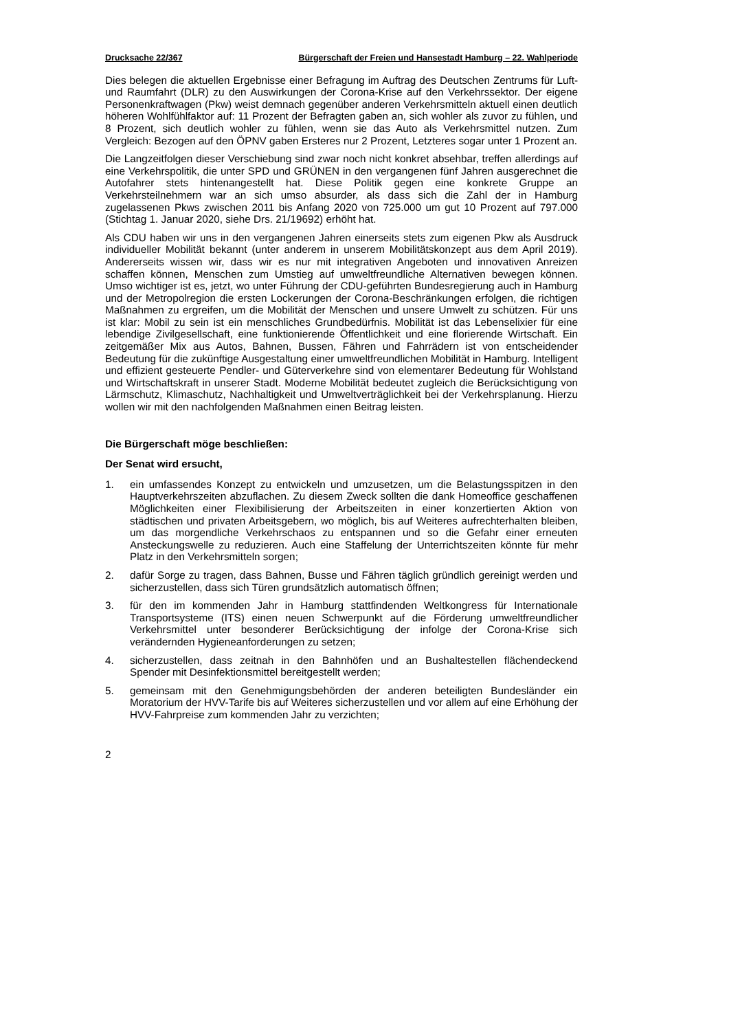Drucksache 22/367 Bürgerschaft der Freien und Hansestadt Hamburg – 22. Wahlperiode
Dies belegen die aktuellen Ergebnisse einer Befragung im Auftrag des Deutschen Zentrums für Luft- und Raumfahrt (DLR) zu den Auswirkungen der Corona-Krise auf den Verkehrssektor. Der eigene Personenkraftwagen (Pkw) weist demnach gegenüber anderen Verkehrsmitteln aktuell einen deutlich höheren Wohlfühlfaktor auf: 11 Prozent der Befragten gaben an, sich wohler als zuvor zu fühlen, und 8 Prozent, sich deutlich wohler zu fühlen, wenn sie das Auto als Verkehrsmittel nutzen. Zum Vergleich: Bezogen auf den ÖPNV gaben Ersteres nur 2 Prozent, Letzteres sogar unter 1 Prozent an.
Die Langzeitfolgen dieser Verschiebung sind zwar noch nicht konkret absehbar, treffen allerdings auf eine Verkehrspolitik, die unter SPD und GRÜNEN in den vergangenen fünf Jahren ausgerechnet die Autofahrer stets hintenangestellt hat. Diese Politik gegen eine konkrete Gruppe an Verkehrsteilnehmern war an sich umso absurder, als dass sich die Zahl der in Hamburg zugelassenen Pkws zwischen 2011 bis Anfang 2020 von 725.000 um gut 10 Prozent auf 797.000 (Stichtag 1. Januar 2020, siehe Drs. 21/19692) erhöht hat.
Als CDU haben wir uns in den vergangenen Jahren einerseits stets zum eigenen Pkw als Ausdruck individueller Mobilität bekannt (unter anderem in unserem Mobilitätskonzept aus dem April 2019). Andererseits wissen wir, dass wir es nur mit integrativen Angeboten und innovativen Anreizen schaffen können, Menschen zum Umstieg auf umweltfreundliche Alternativen bewegen können. Umso wichtiger ist es, jetzt, wo unter Führung der CDU-geführten Bundesregierung auch in Hamburg und der Metropolregion die ersten Lockerungen der Corona-Beschränkungen erfolgen, die richtigen Maßnahmen zu ergreifen, um die Mobilität der Menschen und unsere Umwelt zu schützen. Für uns ist klar: Mobil zu sein ist ein menschliches Grundbedürfnis. Mobilität ist das Lebenselixier für eine lebendige Zivilgesellschaft, eine funktionierende Öffentlichkeit und eine florierende Wirtschaft. Ein zeitgemäßer Mix aus Autos, Bahnen, Bussen, Fähren und Fahrrädern ist von entscheidender Bedeutung für die zukünftige Ausgestaltung einer umweltfreundlichen Mobilität in Hamburg. Intelligent und effizient gesteuerte Pendler- und Güterverkehre sind von elementarer Bedeutung für Wohlstand und Wirtschaftskraft in unserer Stadt. Moderne Mobilität bedeutet zugleich die Berücksichtigung von Lärmschutz, Klimaschutz, Nachhaltigkeit und Umweltverträglichkeit bei der Verkehrsplanung. Hierzu wollen wir mit den nachfolgenden Maßnahmen einen Beitrag leisten.
Die Bürgerschaft möge beschließen:
Der Senat wird ersucht,
1. ein umfassendes Konzept zu entwickeln und umzusetzen, um die Belastungsspitzen in den Hauptverkehrszeiten abzuflachen. Zu diesem Zweck sollten die dank Homeoffice geschaffenen Möglichkeiten einer Flexibilisierung der Arbeitszeiten in einer konzertierten Aktion von städtischen und privaten Arbeitsgebern, wo möglich, bis auf Weiteres aufrechterhalten bleiben, um das morgendliche Verkehrschaos zu entspannen und so die Gefahr einer erneuten Ansteckungswelle zu reduzieren. Auch eine Staffelung der Unterrichtszeiten könnte für mehr Platz in den Verkehrsmitteln sorgen;
2. dafür Sorge zu tragen, dass Bahnen, Busse und Fähren täglich gründlich gereinigt werden und sicherzustellen, dass sich Türen grundsätzlich automatisch öffnen;
3. für den im kommenden Jahr in Hamburg stattfindenden Weltkongress für Internationale Transportsysteme (ITS) einen neuen Schwerpunkt auf die Förderung umweltfreundlicher Verkehrsmittel unter besonderer Berücksichtigung der infolge der Corona-Krise sich verändernden Hygieneanforderungen zu setzen;
4. sicherzustellen, dass zeitnah in den Bahnhöfen und an Bushaltestellen flächendeckend Spender mit Desinfektionsmittel bereitgestellt werden;
5. gemeinsam mit den Genehmigungsbehörden der anderen beteiligten Bundesländer ein Moratorium der HVV-Tarife bis auf Weiteres sicherzustellen und vor allem auf eine Erhöhung der HVV-Fahrpreise zum kommenden Jahr zu verzichten;
2